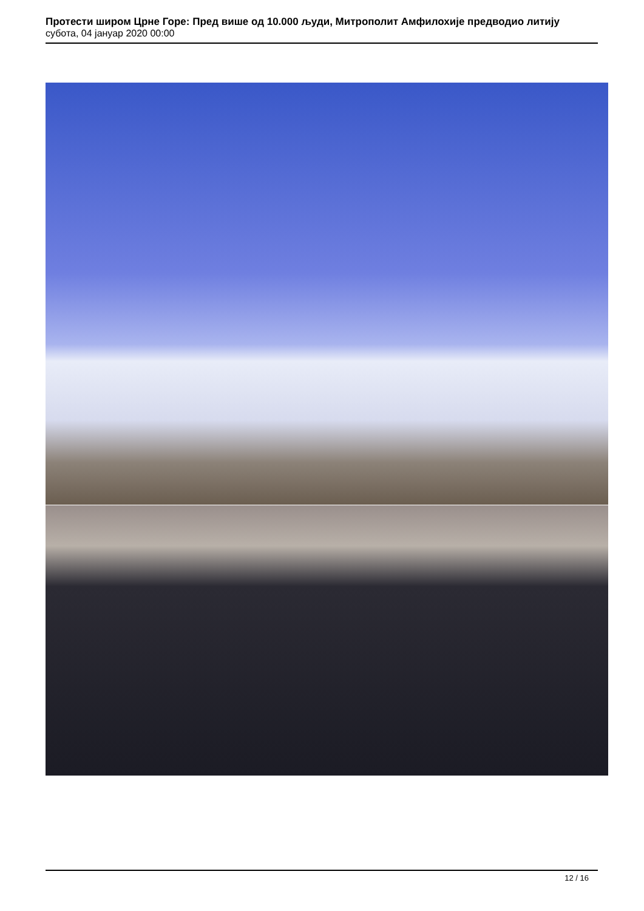Протести широм Црне Горе: Пред више од 10.000 људи, Митрополит Амфилохије предводио литију
субота, 04 јануар 2020 00:00
12 / 16